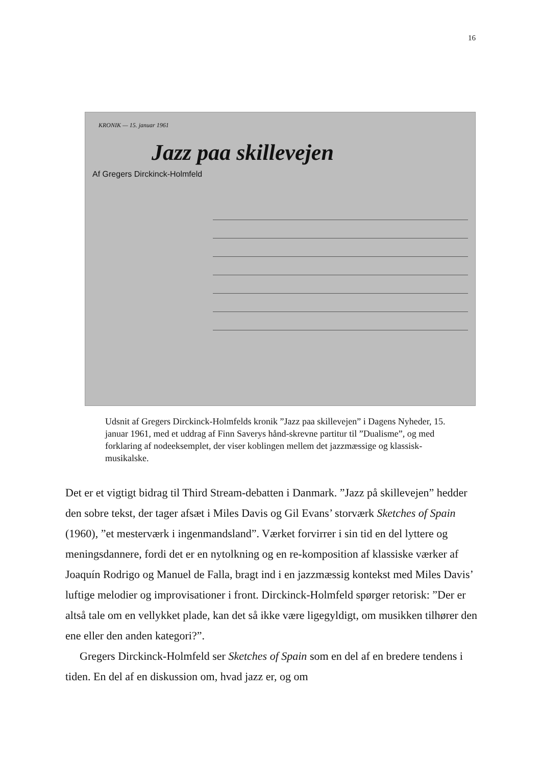16
KRONIK — 15. januar 1961
Jazz paa skillevejen
Af Gregers Dirckinck-Holmfeld
Udsnit af Gregers Dirckinck-Holmfelds kronik ”Jazz paa skillevejen” i Dagens Nyheder, 15. januar 1961, med et uddrag af Finn Saverys hånd-skrevne partitur til ”Dualisme”, og med forklaring af nodeeksemplet, der viser koblingen mellem det jazzmæssige og klassisk-musikalske.
Det er et vigtigt bidrag til Third Stream-debatten i Danmark. ”Jazz på skillevejen” hedder den sobre tekst, der tager afsæt i Miles Davis og Gil Evans’ storværk Sketches of Spain (1960), ”et mesterværk i ingenmandsland”. Værket forvirrer i sin tid en del lyttere og meningsdannere, fordi det er en nytolkning og en re-komposition af klassiske værker af Joaquín Rodrigo og Manuel de Falla, bragt ind i en jazzmæssig kontekst med Miles Davis’ luftige melodier og improvisationer i front. Dirckinck-Holmfeld spørger retorisk: ”Der er altså tale om en vellykket plade, kan det så ikke være ligegyldigt, om musikken tilhører den ene eller den anden kategori?”.
Gregers Dirckinck-Holmfeld ser Sketches of Spain som en del af en bredere tendens i tiden. En del af en diskussion om, hvad jazz er, og om